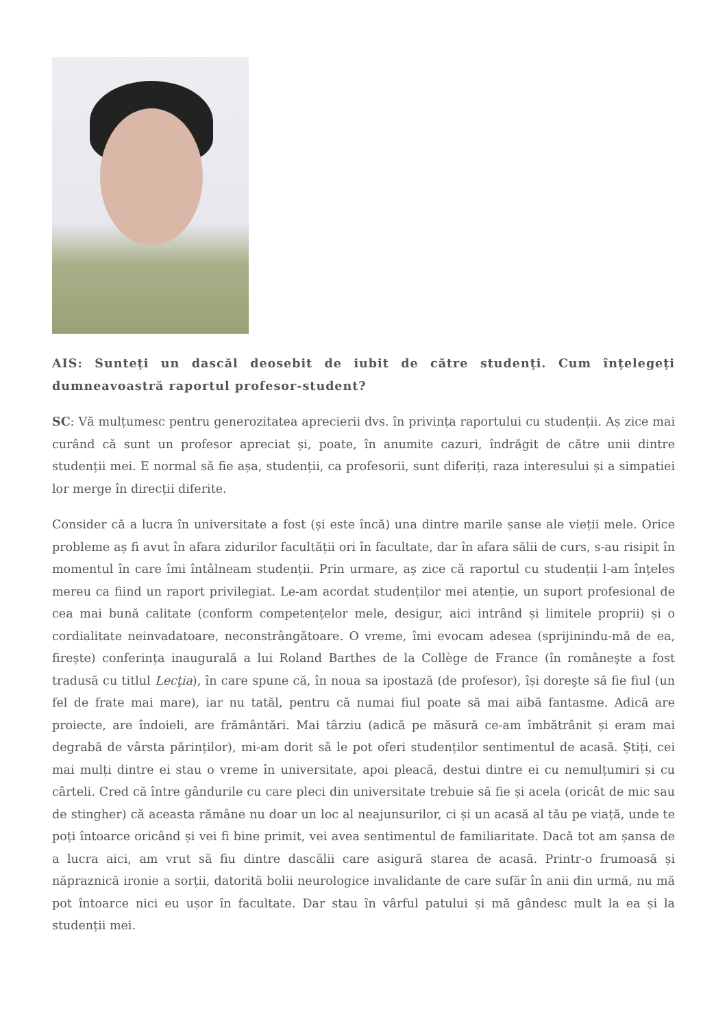AIS: Sunteți un dascăl deosebit de iubit de către studenți. Cum înțelegeți dumneavoastră raportul profesor-student?
SC: Vă mulțumesc pentru generozitatea aprecierii dvs. în privința raportului cu studenții. Aș zice mai curând că sunt un profesor apreciat și, poate, în anumite cazuri, îndrăgit de către unii dintre studenții mei. E normal să fie așa, studenții, ca profesorii, sunt diferiți, raza interesului și a simpatiei lor merge în direcții diferite.
Consider că a lucra în universitate a fost (și este încă) una dintre marile șanse ale vieții mele. Orice probleme aș fi avut în afara zidurilor facultății ori în facultate, dar în afara sălii de curs, s-au risipit în momentul în care îmi întâlneam studenții. Prin urmare, aș zice că raportul cu studenții l-am înțeles mereu ca fiind un raport privilegiat. Le-am acordat studenților mei atenție, un suport profesional de cea mai bună calitate (conform competențelor mele, desigur, aici intrând și limitele proprii) și o cordialitate neinvadatoare, neconstrângătoare. O vreme, îmi evocam adesea (sprijinindu-mă de ea, firește) conferința inaugurală a lui Roland Barthes de la Collège de France (în româneşte a fost tradusă cu titlul Lecţia), în care spune că, în noua sa ipostază (de profesor), își doreşte să fie fiul (un fel de frate mai mare), iar nu tatăl, pentru că numai fiul poate să mai aibă fantasme. Adică are proiecte, are îndoieli, are frământări. Mai târziu (adică pe măsură ce-am îmbătrânit și eram mai degrabă de vârsta părinților), mi-am dorit să le pot oferi studenților sentimentul de acasă. Știți, cei mai mulți dintre ei stau o vreme în universitate, apoi pleacă, destui dintre ei cu nemulțumiri și cu cârteli. Cred că între gândurile cu care pleci din universitate trebuie să fie și acela (oricât de mic sau de stingher) că aceasta rămâne nu doar un loc al neajunsurilor, ci și un acasă al tău pe viață, unde te poți întoarce oricând și vei fi bine primit, vei avea sentimentul de familiaritate. Dacă tot am șansa de a lucra aici, am vrut să fiu dintre dascălii care asigură starea de acasă. Printr-o frumoasă și năpraznică ironie a sorții, datorită bolii neurologice invalidante de care sufăr în anii din urmă, nu mă pot întoarce nici eu ușor în facultate. Dar stau în vârful patului și mă gândesc mult la ea și la studenții mei.